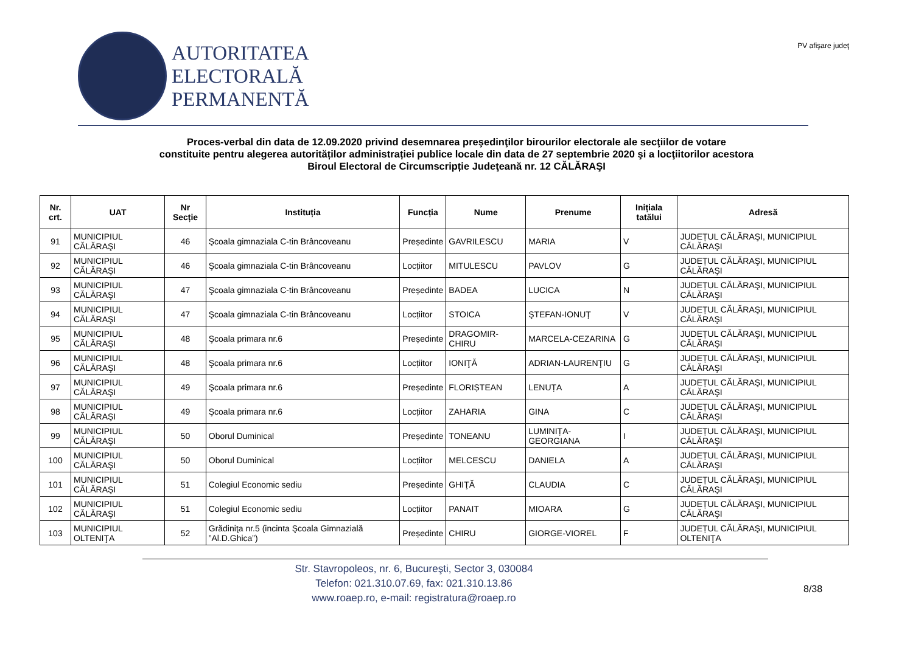AUTORITATEA
ELECTORALĂ
PERMANENTĂ
PV afişare judeţ
Proces-verbal din data de 12.09.2020 privind desemnarea preşedinţilor birourilor electorale ale secţiilor de votare
constituite pentru alegerea autorităților administrației publice locale din data de 27 septembrie 2020 şi a locţiitorilor acestora
Biroul Electoral de Circumscripție Judeţeană nr. 12 CĂLĂRAŞI
| Nr. crt. | UAT | Nr Secție | Instituția | Funcția | Nume | Prenume | Inițiala tatălui | Adresă |
| --- | --- | --- | --- | --- | --- | --- | --- | --- |
| 91 | MUNICIPIUL CĂLĂRAŞI | 46 | Şcoala gimnaziala C-tin Brâncoveanu | Președinte | GAVRILESCU | MARIA | V | JUDEȚUL CĂLĂRAŞI, MUNICIPIUL CĂLĂRAŞI |
| 92 | MUNICIPIUL CĂLĂRAŞI | 46 | Şcoala gimnaziala C-tin Brâncoveanu | Locțiitor | MITULESCU | PAVLOV | G | JUDEȚUL CĂLĂRAŞI, MUNICIPIUL CĂLĂRAŞI |
| 93 | MUNICIPIUL CĂLĂRAŞI | 47 | Şcoala gimnaziala C-tin Brâncoveanu | Președinte | BADEA | LUCICA | N | JUDEȚUL CĂLĂRAŞI, MUNICIPIUL CĂLĂRAŞI |
| 94 | MUNICIPIUL CĂLĂRAŞI | 47 | Şcoala gimnaziala C-tin Brâncoveanu | Locțiitor | STOICA | ŞTEFAN-IONUŢ | V | JUDEȚUL CĂLĂRAŞI, MUNICIPIUL CĂLĂRAŞI |
| 95 | MUNICIPIUL CĂLĂRAŞI | 48 | Şcoala primara nr.6 | Președinte | DRAGOMIR-CHIRU | MARCELA-CEZARINA | G | JUDEȚUL CĂLĂRAŞI, MUNICIPIUL CĂLĂRAŞI |
| 96 | MUNICIPIUL CĂLĂRAŞI | 48 | Şcoala primara nr.6 | Locțiitor | IONIŢĂ | ADRIAN-LAURENŢIU | G | JUDEȚUL CĂLĂRAŞI, MUNICIPIUL CĂLĂRAŞI |
| 97 | MUNICIPIUL CĂLĂRAŞI | 49 | Şcoala primara nr.6 | Președinte | FLORIȘTEAN | LENUȚA | A | JUDEȚUL CĂLĂRAŞI, MUNICIPIUL CĂLĂRAŞI |
| 98 | MUNICIPIUL CĂLĂRAŞI | 49 | Şcoala primara nr.6 | Locțiitor | ZAHARIA | GINA | C | JUDEȚUL CĂLĂRAŞI, MUNICIPIUL CĂLĂRAŞI |
| 99 | MUNICIPIUL CĂLĂRAŞI | 50 | Oborul Duminical | Președinte | TONEANU | LUMINIȚA-GEORGIANA | I | JUDEȚUL CĂLĂRAŞI, MUNICIPIUL CĂLĂRAŞI |
| 100 | MUNICIPIUL CĂLĂRAŞI | 50 | Oborul Duminical | Locțiitor | MELCESCU | DANIELA | A | JUDEȚUL CĂLĂRAŞI, MUNICIPIUL CĂLĂRAŞI |
| 101 | MUNICIPIUL CĂLĂRAŞI | 51 | Colegiul Economic sediu | Președinte | GHIŢĂ | CLAUDIA | C | JUDEȚUL CĂLĂRAŞI, MUNICIPIUL CĂLĂRAŞI |
| 102 | MUNICIPIUL CĂLĂRAŞI | 51 | Colegiul Economic sediu | Locțiitor | PANAIT | MIOARA | G | JUDEȚUL CĂLĂRAŞI, MUNICIPIUL CĂLĂRAŞI |
| 103 | MUNICIPIUL OLTENIŢA | 52 | Grădiniţa nr.5 (incinta Şcoala Gimnazială ”Al.D.Ghica”) | Președinte | CHIRU | GIORGE-VIOREL | F | JUDEȚUL CĂLĂRAŞI, MUNICIPIUL OLTENIŢA |
Str. Stavropoleos, nr. 6, Bucureşti, Sector 3, 030084
Telefon: 021.310.07.69, fax: 021.310.13.86
www.roaep.ro, e-mail: registratura@roaep.ro
8/38